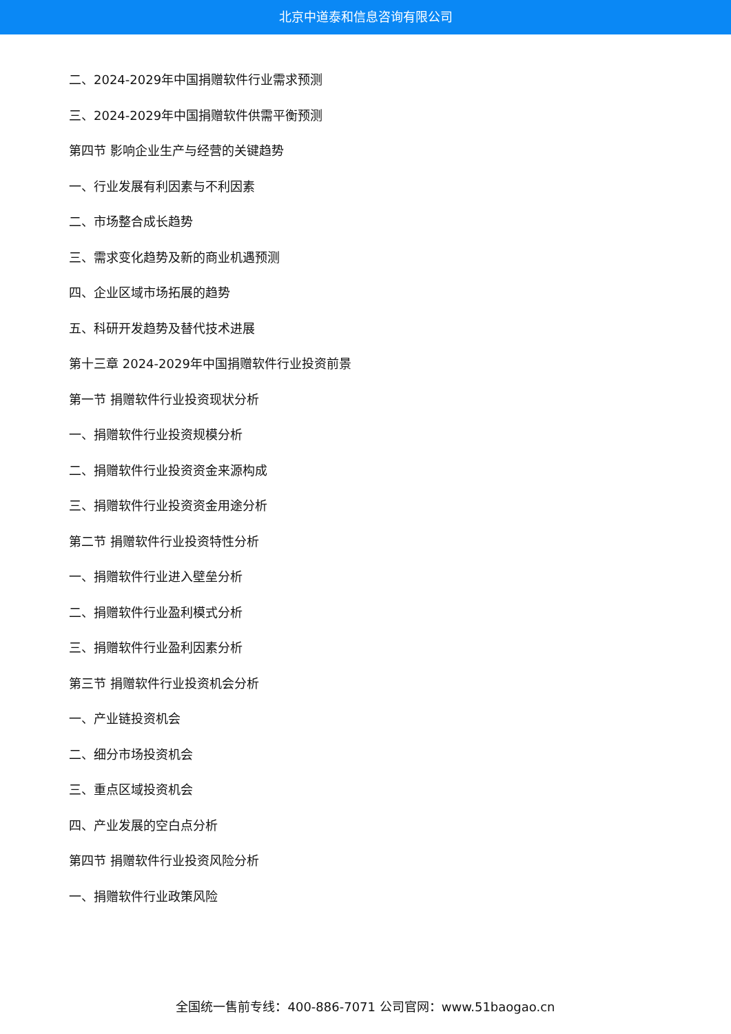北京中道泰和信息咨询有限公司
二、2024-2029年中国捐赠软件行业需求预测
三、2024-2029年中国捐赠软件供需平衡预测
第四节 影响企业生产与经营的关键趋势
一、行业发展有利因素与不利因素
二、市场整合成长趋势
三、需求变化趋势及新的商业机遇预测
四、企业区域市场拓展的趋势
五、科研开发趋势及替代技术进展
第十三章 2024-2029年中国捐赠软件行业投资前景
第一节 捐赠软件行业投资现状分析
一、捐赠软件行业投资规模分析
二、捐赠软件行业投资资金来源构成
三、捐赠软件行业投资资金用途分析
第二节 捐赠软件行业投资特性分析
一、捐赠软件行业进入壁垒分析
二、捐赠软件行业盈利模式分析
三、捐赠软件行业盈利因素分析
第三节 捐赠软件行业投资机会分析
一、产业链投资机会
二、细分市场投资机会
三、重点区域投资机会
四、产业发展的空白点分析
第四节 捐赠软件行业投资风险分析
一、捐赠软件行业政策风险
全国统一售前专线：400-886-7071 公司官网：www.51baogao.cn